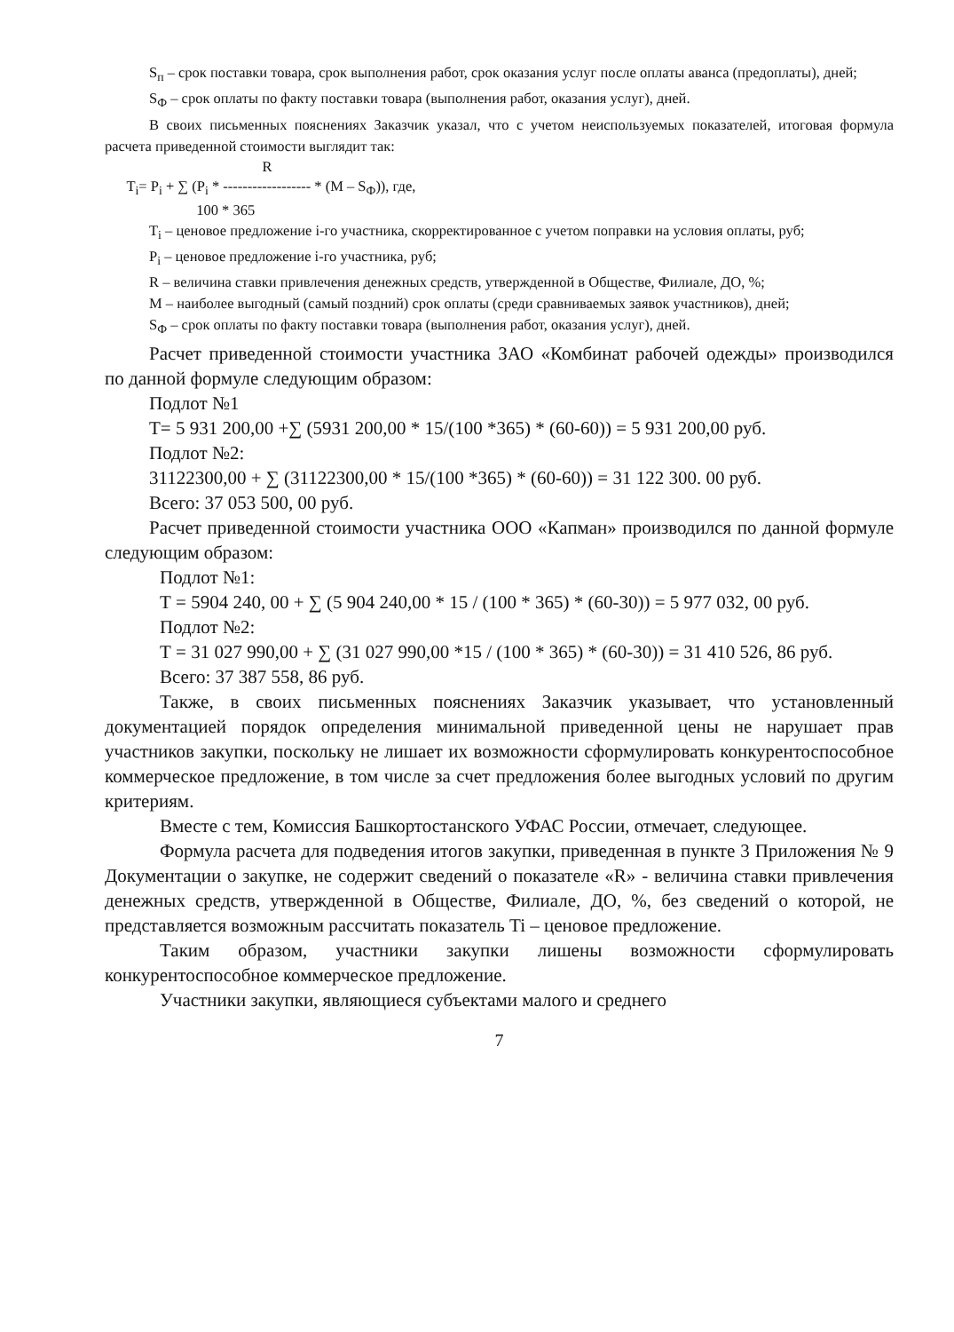S<sub>п</sub> – срок поставки товара, срок выполнения работ, срок оказания услуг после оплаты аванса (предоплаты), дней;
S<sub>Ф</sub> – срок оплаты по факту поставки товара (выполнения работ, оказания услуг), дней.
В своих письменных пояснениях Заказчик указал, что с учетом неиспользуемых показателей, итоговая формула расчета приведенной стоимости выглядит так:
R T<sub>i</sub>= P<sub>i</sub> + ∑ (P<sub>i</sub> * ------------------ * (M – S<sub>Ф</sub>)), где, 100 * 365
T<sub>i</sub> – ценовое предложение i-го участника, скорректированное с учетом поправки на условия оплаты, руб;
P<sub>i</sub> – ценовое предложение i-го участника, руб;
R – величина ставки привлечения денежных средств, утвержденной в Обществе, Филиале, ДО, %;
M – наиболее выгодный (самый поздний) срок оплаты (среди сравниваемых заявок участников), дней;
S<sub>Ф</sub> – срок оплаты по факту поставки товара (выполнения работ, оказания услуг), дней.
Расчет приведенной стоимости участника ЗАО «Комбинат рабочей одежды» производился по данной формуле следующим образом:
Подлот №1
Т= 5 931 200,00 +∑ (5931 200,00 * 15/(100 *365) * (60-60)) = 5 931 200,00 руб.
Подлот №2:
31122300,00 + ∑ (31122300,00 * 15/(100 *365) * (60-60)) = 31 122 300. 00 руб.
Всего: 37 053 500, 00 руб.
Расчет приведенной стоимости участника ООО «Капман» производился по данной формуле следующим образом:
Подлот №1:
Т = 5904 240, 00 + ∑ (5 904 240,00 * 15 / (100 * 365) * (60-30)) = 5 977 032, 00 руб.
Подлот №2:
Т = 31 027 990,00 + ∑ (31 027 990,00 *15 / (100 * 365) * (60-30)) = 31 410 526, 86 руб.
Всего: 37 387 558, 86 руб.
Также, в своих письменных пояснениях Заказчик указывает, что установленный документацией порядок определения минимальной приведенной цены не нарушает прав участников закупки, поскольку не лишает их возможности сформулировать конкурентоспособное коммерческое предложение, в том числе за счет предложения более выгодных условий по другим критериям.
Вместе с тем, Комиссия Башкортостанского УФАС России, отмечает, следующее.
Формула расчета для подведения итогов закупки, приведенная в пункте 3 Приложения № 9 Документации о закупке, не содержит сведений о показателе «R» - величина ставки привлечения денежных средств, утвержденной в Обществе, Филиале, ДО, %, без сведений о которой, не представляется возможным рассчитать показатель Ti – ценовое предложение.
Таким образом, участники закупки лишены возможности сформулировать конкурентоспособное коммерческое предложение.
Участники закупки, являющиеся субъектами малого и среднего
7